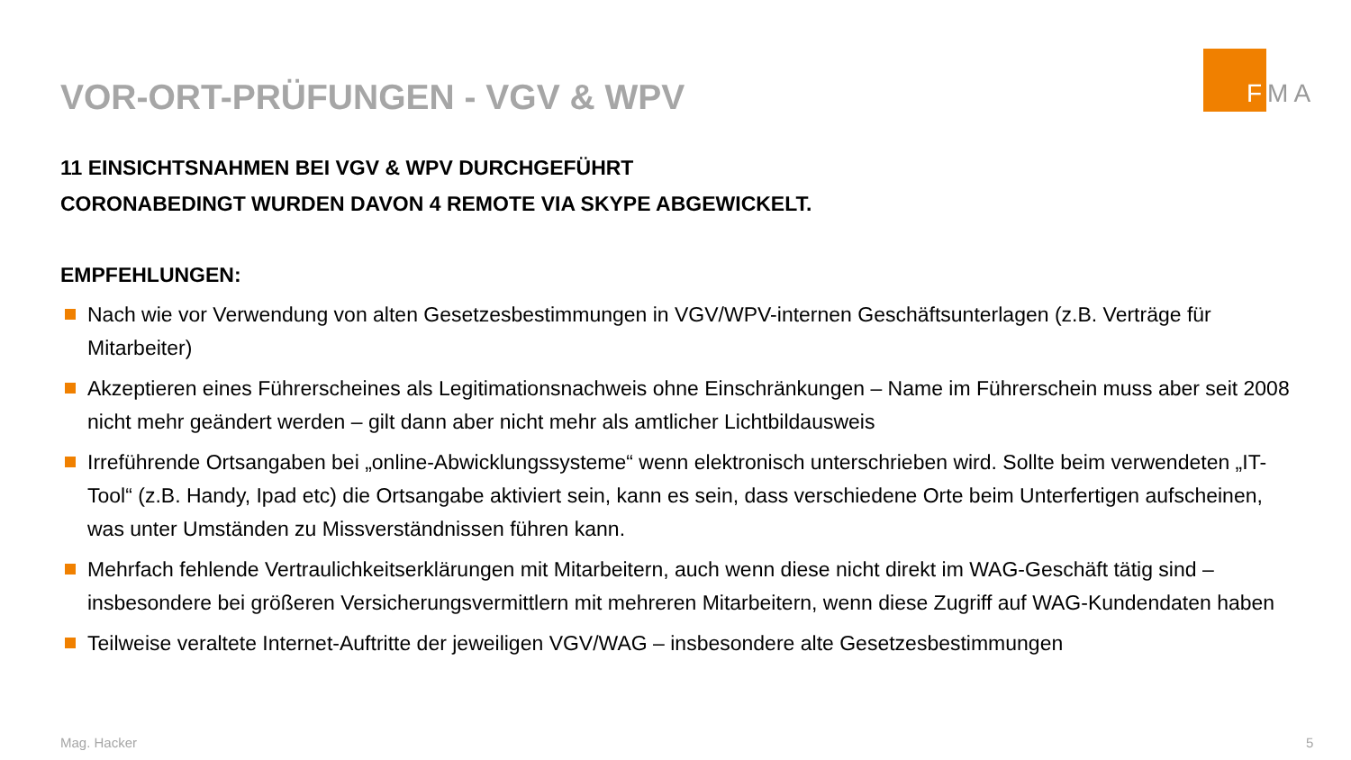FMA
VOR-ORT-PRÜFUNGEN - VGV & WPV
11 EINSICHTSNAHMEN BEI VGV & WPV DURCHGEFÜHRT
CORONABEDINGT WURDEN DAVON 4 REMOTE VIA SKYPE ABGEWICKELT.
EMPFEHLUNGEN:
Nach wie vor Verwendung von alten Gesetzesbestimmungen in VGV/WPV-internen Geschäftsunterlagen (z.B. Verträge für Mitarbeiter)
Akzeptieren eines Führerscheines als Legitimationsnachweis ohne Einschränkungen – Name im Führerschein muss aber seit 2008 nicht mehr geändert werden – gilt dann aber nicht mehr als amtlicher Lichtbildausweis
Irreführende Ortsangaben bei „online-Abwicklungssysteme“ wenn elektronisch unterschrieben wird. Sollte beim verwendeten „IT-Tool“ (z.B. Handy, Ipad etc) die Ortsangabe aktiviert sein, kann es sein, dass verschiedene Orte beim Unterfertigen aufscheinen, was unter Umständen zu Missverständnissen führen kann.
Mehrfach fehlende Vertraulichkeitserklärungen mit Mitarbeitern, auch wenn diese nicht direkt im WAG-Geschäft tätig sind – insbesondere bei größeren Versicherungsvermittlern mit mehreren Mitarbeitern, wenn diese Zugriff auf WAG-Kundendaten haben
Teilweise veraltete Internet-Auftritte der jeweiligen VGV/WAG – insbesondere alte Gesetzesbestimmungen
Mag. Hacker 5